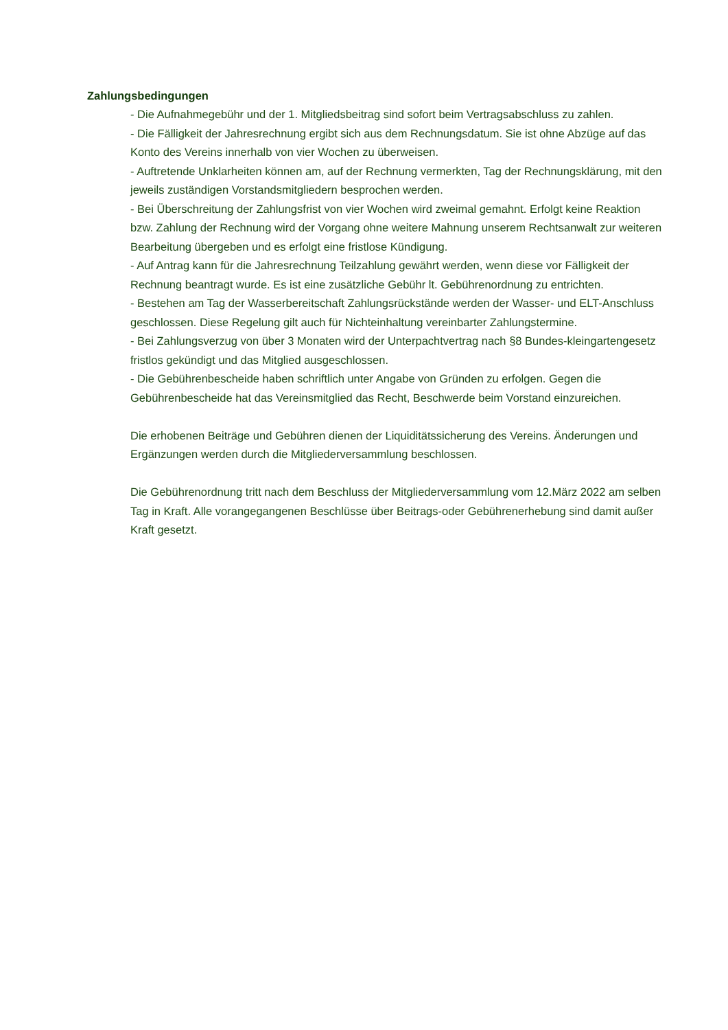Zahlungsbedingungen
- Die Aufnahmegebühr und der 1. Mitgliedsbeitrag sind sofort beim Vertragsabschluss zu zahlen.
- Die Fälligkeit der Jahresrechnung ergibt sich aus dem Rechnungsdatum. Sie ist ohne Abzüge auf das Konto des Vereins innerhalb von vier Wochen zu überweisen.
- Auftretende Unklarheiten können am, auf der Rechnung vermerkten, Tag der Rechnungsklärung, mit den jeweils zuständigen Vorstandsmitgliedern besprochen werden.
- Bei Überschreitung der Zahlungsfrist von vier Wochen wird zweimal gemahnt. Erfolgt keine Reaktion bzw. Zahlung der Rechnung wird der Vorgang ohne weitere Mahnung unserem Rechtsanwalt zur weiteren Bearbeitung übergeben und es erfolgt eine fristlose Kündigung.
- Auf Antrag kann für die Jahresrechnung Teilzahlung gewährt werden, wenn diese vor Fälligkeit der Rechnung beantragt wurde. Es ist eine zusätzliche Gebühr lt. Gebührenordnung zu entrichten.
- Bestehen am Tag der Wasserbereitschaft Zahlungsrückstände werden der Wasser- und ELT-Anschluss geschlossen. Diese Regelung gilt auch für Nichteinhaltung vereinbarter Zahlungstermine.
- Bei Zahlungsverzug von über 3 Monaten wird der Unterpachtvertrag nach §8 Bundes-kleingartengesetz fristlos gekündigt und das Mitglied ausgeschlossen.
- Die Gebührenbescheide haben schriftlich unter Angabe von Gründen zu erfolgen. Gegen die Gebührenbescheide hat das Vereinsmitglied das Recht, Beschwerde beim Vorstand einzureichen.
Die erhobenen Beiträge und Gebühren dienen der Liquiditätssicherung des Vereins. Änderungen und Ergänzungen werden durch die Mitgliederversammlung beschlossen.
Die Gebührenordnung tritt nach dem Beschluss der Mitgliederversammlung vom 12.März 2022 am selben Tag in Kraft. Alle vorangegangenen Beschlüsse über Beitrags-oder Gebührenerhebung sind damit außer Kraft gesetzt.